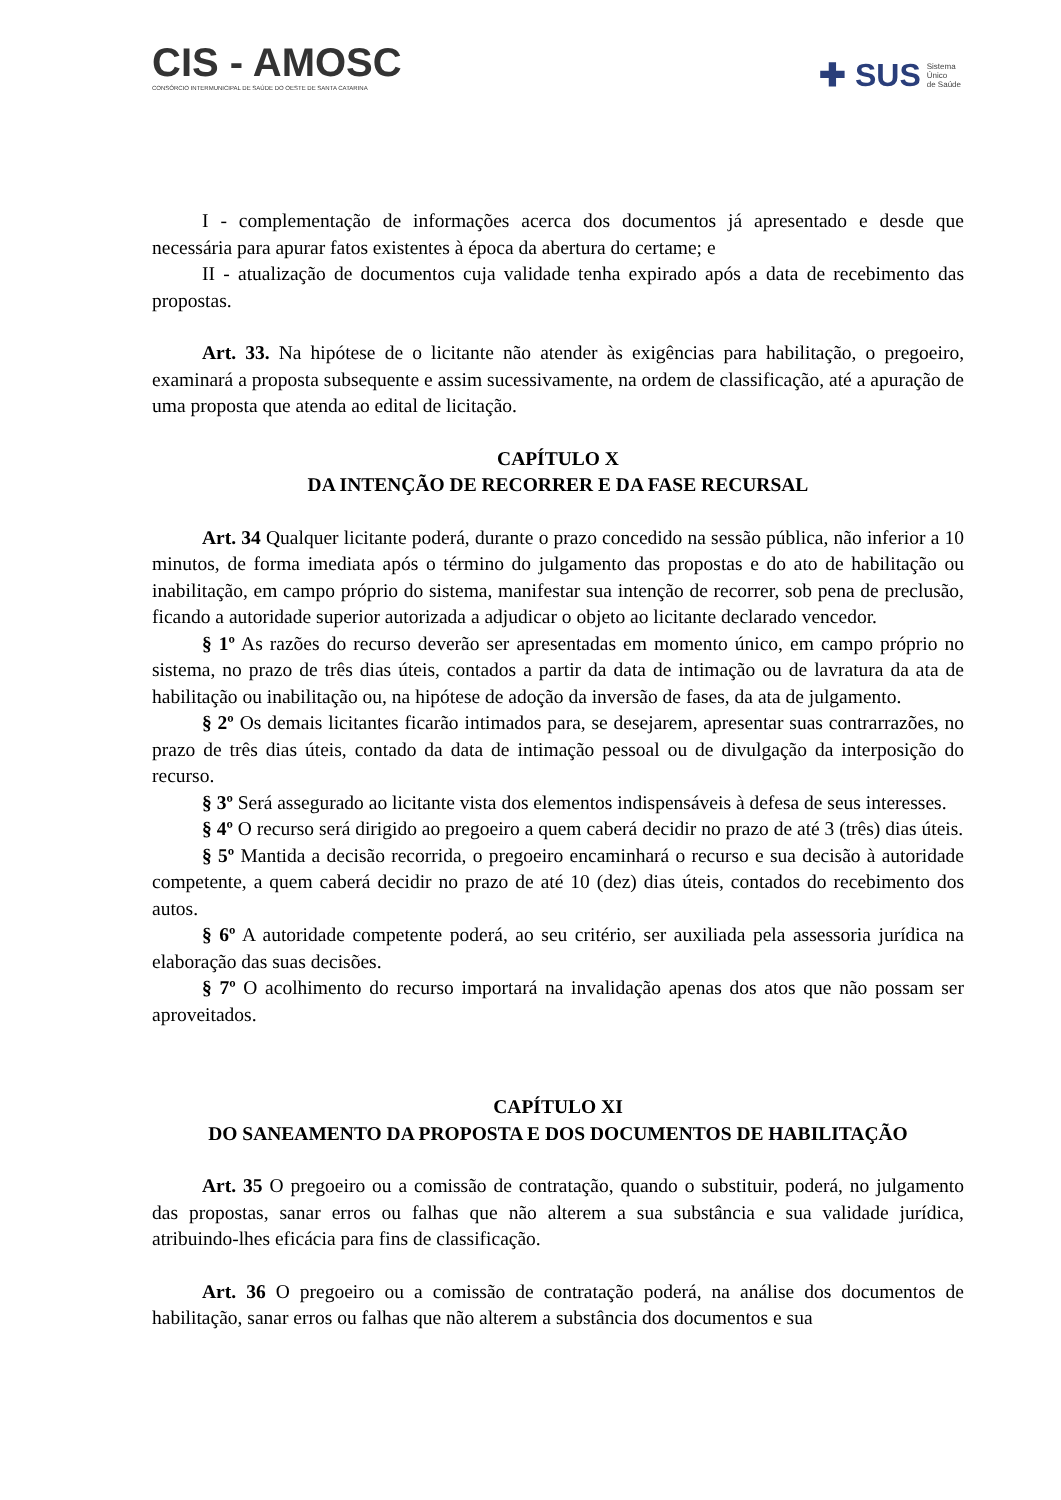CIS - AMOSC
CONSÓRCIO INTERMUNICIPAL DE SAÚDE DO OESTE DE SANTA CATARINA
✚ SUS Sistema
Único
de Saúde
I - complementação de informações acerca dos documentos já apresentado e desde que necessária para apurar fatos existentes à época da abertura do certame; e
II - atualização de documentos cuja validade tenha expirado após a data de recebimento das propostas.
Art. 33. Na hipótese de o licitante não atender às exigências para habilitação, o pregoeiro, examinará a proposta subsequente e assim sucessivamente, na ordem de classificação, até a apuração de uma proposta que atenda ao edital de licitação.
CAPÍTULO X
DA INTENÇÃO DE RECORRER E DA FASE RECURSAL
Art. 34 Qualquer licitante poderá, durante o prazo concedido na sessão pública, não inferior a 10 minutos, de forma imediata após o término do julgamento das propostas e do ato de habilitação ou inabilitação, em campo próprio do sistema, manifestar sua intenção de recorrer, sob pena de preclusão, ficando a autoridade superior autorizada a adjudicar o objeto ao licitante declarado vencedor.
§ 1º As razões do recurso deverão ser apresentadas em momento único, em campo próprio no sistema, no prazo de três dias úteis, contados a partir da data de intimação ou de lavratura da ata de habilitação ou inabilitação ou, na hipótese de adoção da inversão de fases, da ata de julgamento.
§ 2º Os demais licitantes ficarão intimados para, se desejarem, apresentar suas contrarrazões, no prazo de três dias úteis, contado da data de intimação pessoal ou de divulgação da interposição do recurso.
§ 3º Será assegurado ao licitante vista dos elementos indispensáveis à defesa de seus interesses.
§ 4º O recurso será dirigido ao pregoeiro a quem caberá decidir no prazo de até 3 (três) dias úteis.
§ 5º Mantida a decisão recorrida, o pregoeiro encaminhará o recurso e sua decisão à autoridade competente, a quem caberá decidir no prazo de até 10 (dez) dias úteis, contados do recebimento dos autos.
§ 6º A autoridade competente poderá, ao seu critério, ser auxiliada pela assessoria jurídica na elaboração das suas decisões.
§ 7º O acolhimento do recurso importará na invalidação apenas dos atos que não possam ser aproveitados.
CAPÍTULO XI
DO SANEAMENTO DA PROPOSTA E DOS DOCUMENTOS DE HABILITAÇÃO
Art. 35 O pregoeiro ou a comissão de contratação, quando o substituir, poderá, no julgamento das propostas, sanar erros ou falhas que não alterem a sua substância e sua validade jurídica, atribuindo-lhes eficácia para fins de classificação.
Art. 36 O pregoeiro ou a comissão de contratação poderá, na análise dos documentos de habilitação, sanar erros ou falhas que não alterem a substância dos documentos e sua